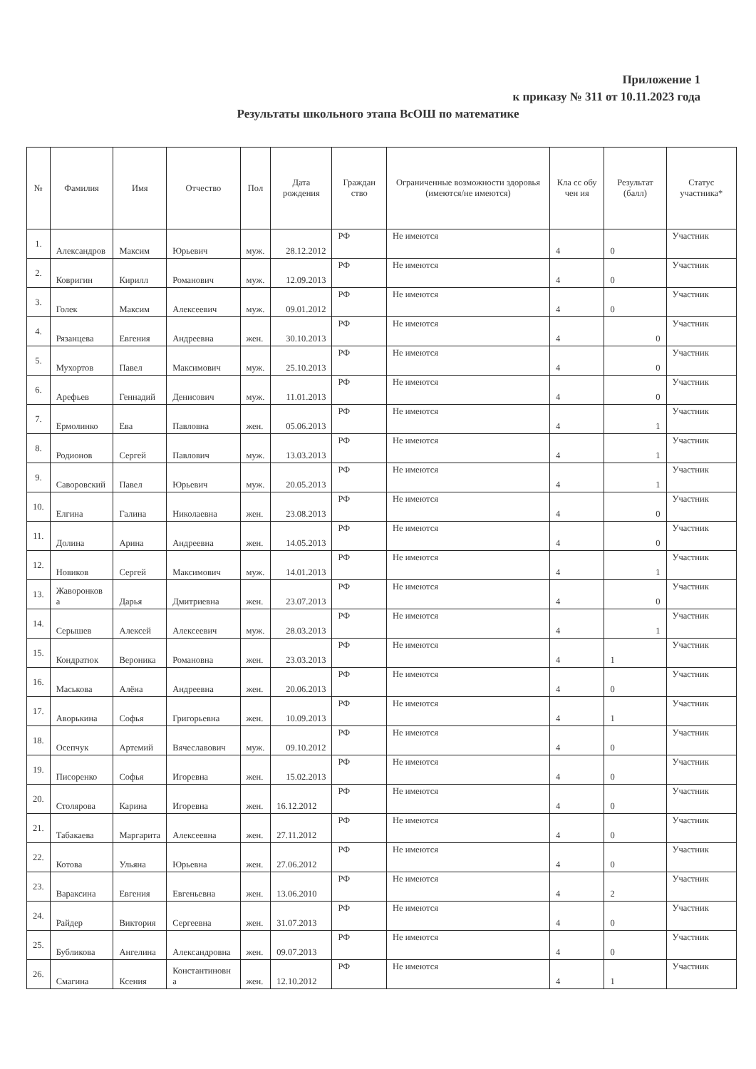Приложение 1
к приказу № 311 от 10.11.2023 года
Результаты школьного этапа ВсОШ по математике
| № | Фамилия | Имя | Отчество | Пол | Дата рождения | Граждан ство | Ограниченные возможности здоровья (имеются/не имеются) | Кла сс обу чен ия | Результат (балл) | Статус участника* |
| --- | --- | --- | --- | --- | --- | --- | --- | --- | --- | --- |
| 1. | Александров | Максим | Юрьевич | муж. | 28.12.2012 | РФ | Не имеются | 4 | 0 | Участник |
| 2. | Ковригин | Кирилл | Романович | муж. | 12.09.2013 | РФ | Не имеются | 4 | 0 | Участник |
| 3. | Голек | Максим | Алексеевич | муж. | 09.01.2012 | РФ | Не имеются | 4 | 0 | Участник |
| 4. | Рязанцева | Евгения | Андреевна | жен. | 30.10.2013 | РФ | Не имеются | 4 | 0 | Участник |
| 5. | Мухортов | Павел | Максимович | муж. | 25.10.2013 | РФ | Не имеются | 4 | 0 | Участник |
| 6. | Арефьев | Геннадий | Денисович | муж. | 11.01.2013 | РФ | Не имеются | 4 | 0 | Участник |
| 7. | Ермолинко | Ева | Павловна | жен. | 05.06.2013 | РФ | Не имеются | 4 | 1 | Участник |
| 8. | Родионов | Сергей | Павлович | муж. | 13.03.2013 | РФ | Не имеются | 4 | 1 | Участник |
| 9. | Саворовский | Павел | Юрьевич | муж. | 20.05.2013 | РФ | Не имеются | 4 | 1 | Участник |
| 10. | Елгина | Галина | Николаевна | жен. | 23.08.2013 | РФ | Не имеются | 4 | 0 | Участник |
| 11. | Долина | Арина | Андреевна | жен. | 14.05.2013 | РФ | Не имеются | 4 | 0 | Участник |
| 12. | Новиков | Сергей | Максимович | муж. | 14.01.2013 | РФ | Не имеются | 4 | 1 | Участник |
| 13. | Жаворонков а | Дарья | Дмитриевна | жен. | 23.07.2013 | РФ | Не имеются | 4 | 0 | Участник |
| 14. | Серышев | Алексей | Алексеевич | муж. | 28.03.2013 | РФ | Не имеются | 4 | 1 | Участник |
| 15. | Кондратюк | Вероника | Романовна | жен. | 23.03.2013 | РФ | Не имеются | 4 | 1 | Участник |
| 16. | Маськова | Алёна | Андреевна | жен. | 20.06.2013 | РФ | Не имеются | 4 | 0 | Участник |
| 17. | Аворькина | Софья | Григорьевна | жен. | 10.09.2013 | РФ | Не имеются | 4 | 1 | Участник |
| 18. | Осепчук | Артемий | Вячеславович | муж. | 09.10.2012 | РФ | Не имеются | 4 | 0 | Участник |
| 19. | Писоренко | Софья | Игоревна | жен. | 15.02.2013 | РФ | Не имеются | 4 | 0 | Участник |
| 20. | Столярова | Карина | Игоревна | жен. | 16.12.2012 | РФ | Не имеются | 4 | 0 | Участник |
| 21. | Табакаева | Маргарита | Алексеевна | жен. | 27.11.2012 | РФ | Не имеются | 4 | 0 | Участник |
| 22. | Котова | Ульяна | Юрьевна | жен. | 27.06.2012 | РФ | Не имеются | 4 | 0 | Участник |
| 23. | Вараксина | Евгения | Евгеньевна | жен. | 13.06.2010 | РФ | Не имеются | 4 | 2 | Участник |
| 24. | Райдер | Виктория | Сергеевна | жен. | 31.07.2013 | РФ | Не имеются | 4 | 0 | Участник |
| 25. | Бубликова | Ангелина | Александровна | жен. | 09.07.2013 | РФ | Не имеются | 4 | 0 | Участник |
| 26. | Смагина | Ксения | Константиновн а | жен. | 12.10.2012 | РФ | Не имеются | 4 | 1 | Участник |